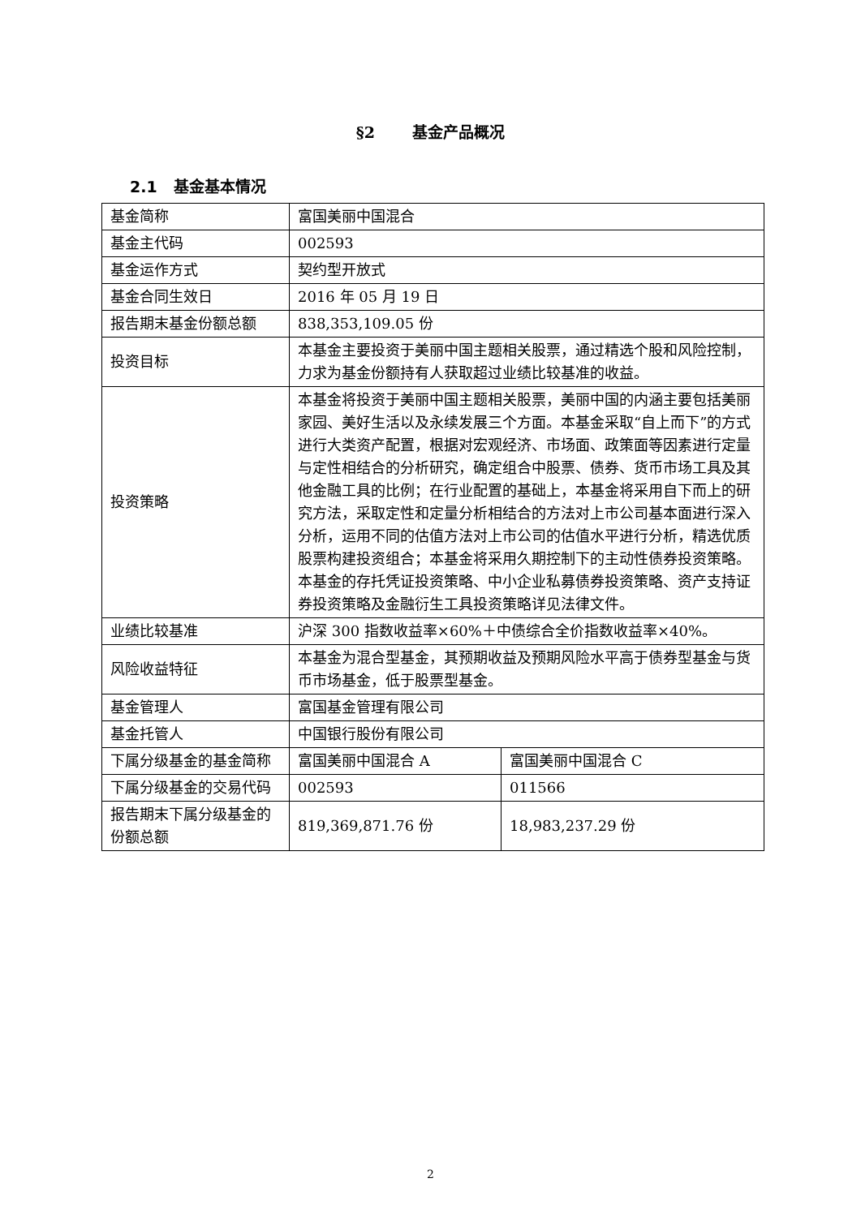§2 基金产品概况
2.1 基金基本情况
| 基金简称 | 富国美丽中国混合 | |
| 基金主代码 | 002593 | |
| 基金运作方式 | 契约型开放式 | |
| 基金合同生效日 | 2016 年 05 月 19 日 | |
| 报告期末基金份额总额 | 838,353,109.05 份 | |
| 投资目标 | 本基金主要投资于美丽中国主题相关股票，通过精选个股和风险控制，力求为基金份额持有人获取超过业绩比较基准的收益。 | |
| 投资策略 | 本基金将投资于美丽中国主题相关股票，美丽中国的内涵主要包括美丽家园、美好生活以及永续发展三个方面。本基金采取“自上而下”的方式进行大类资产配置，根据对宏观经济、市场面、政策面等因素进行定量与定性相结合的分析研究，确定组合中股票、债券、货币市场工具及其他金融工具的比例；在行业配置的基础上，本基金将采用自下而上的研究方法，采取定性和定量分析相结合的方法对上市公司基本面进行深入分析，运用不同的估值方法对上市公司的估值水平进行分析，精选优质股票构建投资组合；本基金将采用久期控制下的主动性债券投资策略。本基金的存托凭证投资策略、中小企业私募债券投资策略、资产支持证券投资策略及金融衍生工具投资策略详见法律文件。 | |
| 业绩比较基准 | 沪深 300 指数收益率×60%＋中债综合全价指数收益率×40%。 | |
| 风险收益特征 | 本基金为混合型基金，其预期收益及预期风险水平高于债券型基金与货币市场基金，低于股票型基金。 | |
| 基金管理人 | 富国基金管理有限公司 | |
| 基金托管人 | 中国银行股份有限公司 | |
| 下属分级基金的基金简称 | 富国美丽中国混合 A | 富国美丽中国混合 C |
| 下属分级基金的交易代码 | 002593 | 011566 |
| 报告期末下属分级基金的份额总额 | 819,369,871.76 份 | 18,983,237.29 份 |
2